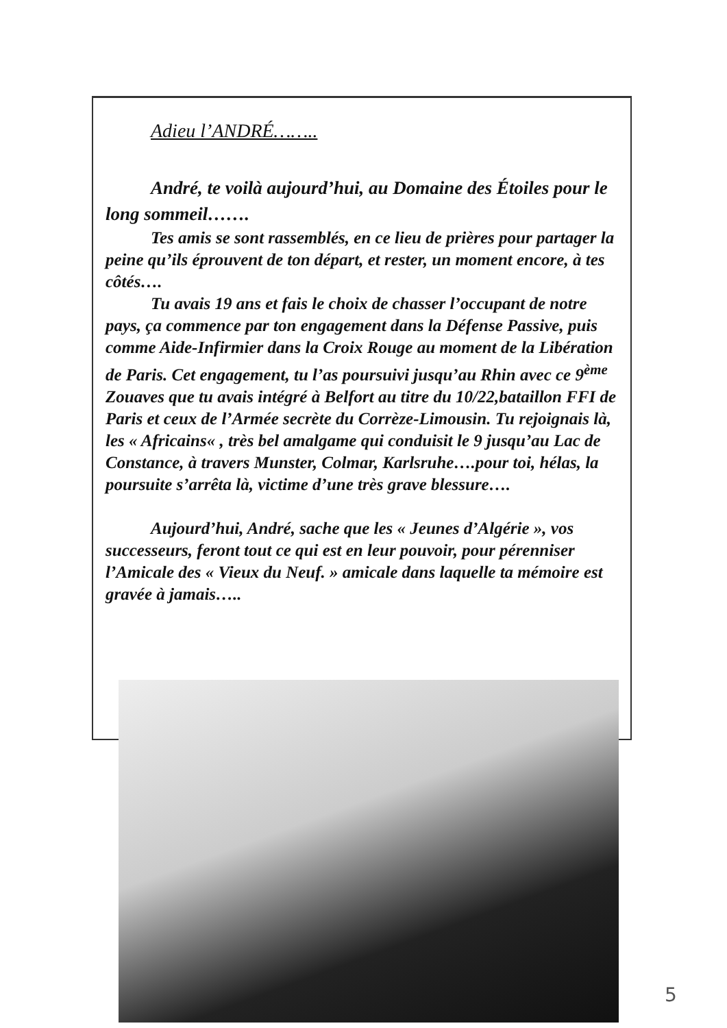Adieu l’ANDRÉ……..
André, te voilà aujourd’hui, au Domaine des Étoiles pour le long sommeil…….
Tes amis se sont rassemblés, en ce lieu de prières pour partager la peine qu’ils éprouvent de ton départ, et rester, un moment encore, à tes côtés….
Tu avais 19 ans et fais le choix de chasser l’occupant de notre pays, ça commence par ton engagement dans la Défense Passive, puis comme Aide-Infirmier dans la Croix Rouge au moment de la Libération de Paris. Cet engagement, tu l’as poursuivi jusqu’au Rhin avec ce 9<sup>ème</sup> Zouaves que tu avais intégré à Belfort au titre du 10/22,bataillon FFI de Paris et ceux de l’Armée secrète du Corrèze-Limousin. Tu rejoignais là, les « Africains« , très bel amalgame qui conduisit le 9 jusqu’au Lac de Constance, à travers Munster, Colmar, Karlsruhe….pour toi, hélas, la poursuite s’arrêta là, victime d’une très grave blessure….
Aujourd’hui, André, sache que les « Jeunes d’Algérie », vos successeurs, feront tout ce qui est en leur pouvoir, pour pérenniser l’Amicale des « Vieux du Neuf. » amicale dans laquelle ta mémoire est gravée à jamais…..
5